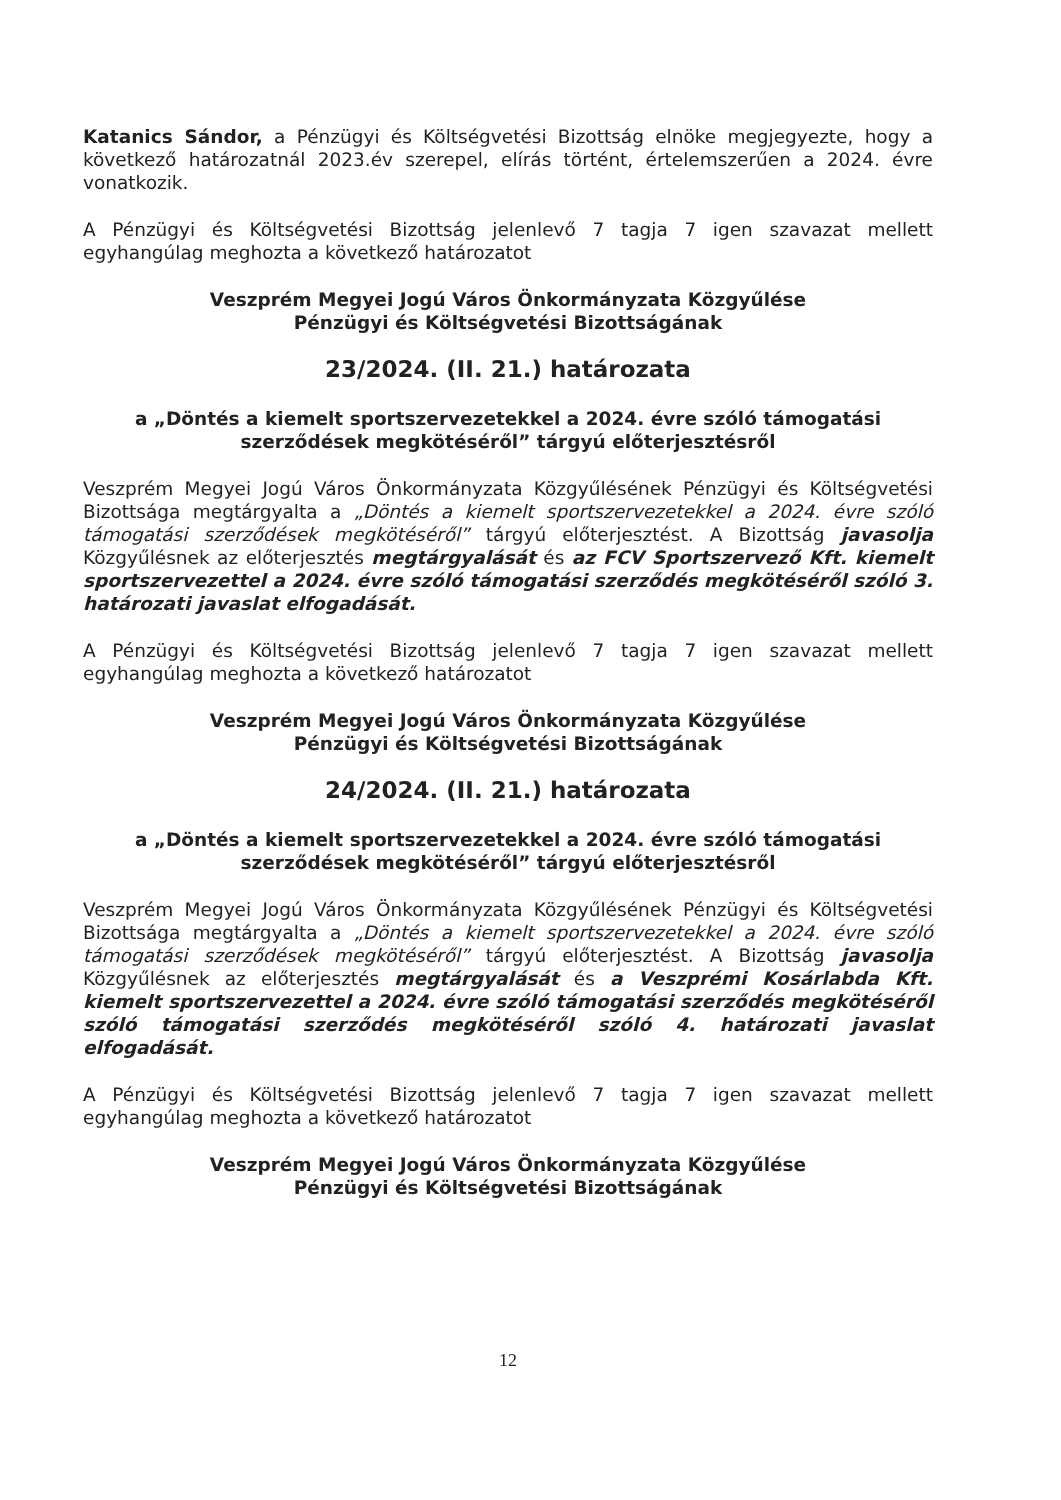Katanics Sándor, a Pénzügyi és Költségvetési Bizottság elnöke megjegyezte, hogy a következő határozatnál 2023.év szerepel, elírás történt, értelemszerűen a 2024. évre vonatkozik.
A Pénzügyi és Költségvetési Bizottság jelenlevő 7 tagja 7 igen szavazat mellett egyhangúlag meghozta a következő határozatot
Veszprém Megyei Jogú Város Önkormányzata Közgyűlése
Pénzügyi és Költségvetési Bizottságának
23/2024. (II. 21.) határozata
a „Döntés a kiemelt sportszervezetekkel a 2024. évre szóló támogatási szerződések megkötéséről” tárgyú előterjesztésről
Veszprém Megyei Jogú Város Önkormányzata Közgyűlésének Pénzügyi és Költségvetési Bizottsága megtárgyalta a „Döntés a kiemelt sportszervezetekkel a 2024. évre szóló támogatási szerződések megkötéséről” tárgyú előterjesztést. A Bizottság javasolja Közgyűlésnek az előterjesztés megtárgyalását és az FCV Sportszervező Kft. kiemelt sportszervezettel a 2024. évre szóló támogatási szerződés megkötéséről szóló 3. határozati javaslat elfogadását.
A Pénzügyi és Költségvetési Bizottság jelenlevő 7 tagja 7 igen szavazat mellett egyhangúlag meghozta a következő határozatot
Veszprém Megyei Jogú Város Önkormányzata Közgyűlése
Pénzügyi és Költségvetési Bizottságának
24/2024. (II. 21.) határozata
a „Döntés a kiemelt sportszervezetekkel a 2024. évre szóló támogatási szerződések megkötéséről” tárgyú előterjesztésről
Veszprém Megyei Jogú Város Önkormányzata Közgyűlésének Pénzügyi és Költségvetési Bizottsága megtárgyalta a „Döntés a kiemelt sportszervezetekkel a 2024. évre szóló támogatási szerződések megkötéséről” tárgyú előterjesztést. A Bizottság javasolja Közgyűlésnek az előterjesztés megtárgyalását és a Veszprémi Kosárlabda Kft. kiemelt sportszervezettel a 2024. évre szóló támogatási szerződés megkötéséről szóló támogatási szerződés megkötéséről szóló 4. határozati javaslat elfogadását.
A Pénzügyi és Költségvetési Bizottság jelenlevő 7 tagja 7 igen szavazat mellett egyhangúlag meghozta a következő határozatot
Veszprém Megyei Jogú Város Önkormányzata Közgyűlése
Pénzügyi és Költségvetési Bizottságának
12